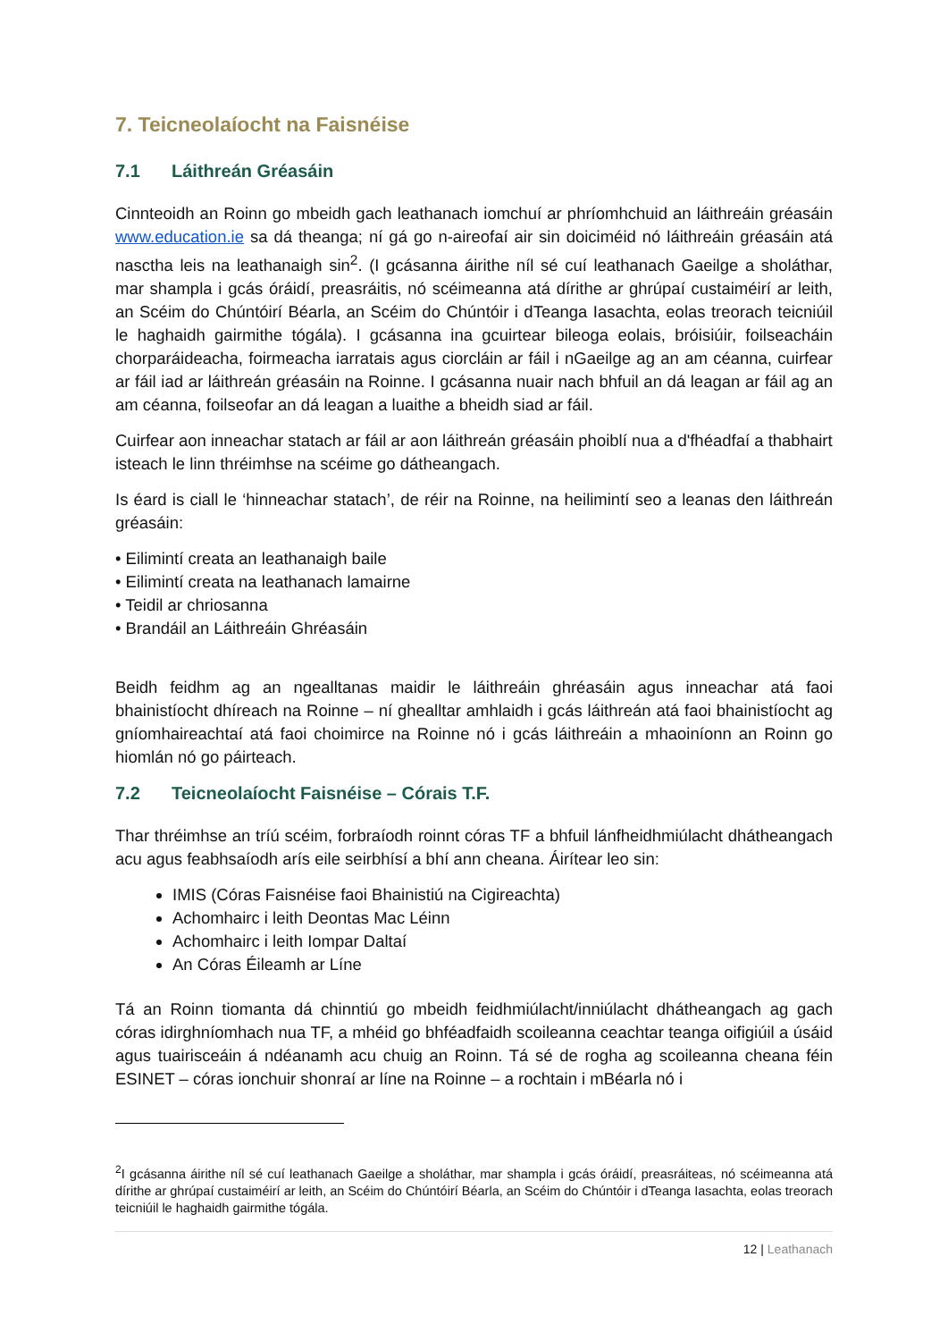7. Teicneolaíocht na Faisnéise
7.1 Láithreán Gréasáin
Cinnteoidh an Roinn go mbeidh gach leathanach iomchuí ar phríomhchuid an láithreáin gréasáin www.education.ie sa dá theanga; ní gá go n-aireofaí air sin doiciméid nó láithreáin gréasáin atá nasctha leis na leathanaigh sin<sup>2</sup>. (I gcásanna áirithe níl sé cuí leathanach Gaeilge a sholáthar, mar shampla i gcás óráidí, preasráitis, nó scéimeanna atá dírithe ar ghrúpaí custaiméirí ar leith, an Scéim do Chúntóirí Béarla, an Scéim do Chúntóir i dTeanga Iasachta, eolas treorach teicniúil le haghaidh gairmithe tógála). I gcásanna ina gcuirtear bileoga eolais, bróisiúir, foilseacháin chorparáideacha, foirmeacha iarratais agus ciorcláin ar fáil i nGaeilge ag an am céanna, cuirfear ar fáil iad ar láithreán gréasáin na Roinne. I gcásanna nuair nach bhfuil an dá leagan ar fáil ag an am céanna, foilseofar an dá leagan a luaithe a bheidh siad ar fáil.
Cuirfear aon inneachar statach ar fáil ar aon láithreán gréasáin phoiblí nua a d'fhéadfaí a thabhairt isteach le linn thréimhse na scéime go dátheangach.
Is éard is ciall le ‘hinneachar statach’, de réir na Roinne, na heilimintí seo a leanas den láithreán gréasáin:
• Eilimintí creata an leathanaigh baile
• Eilimintí creata na leathanach lamairne
• Teidil ar chriosanna
• Brandáil an Láithreáin Ghréasáin
Beidh feidhm ag an ngealltanas maidir le láithreáin ghréasáin agus inneachar atá faoi bhainistíocht dhíreach na Roinne – ní ghealltar amhlaidh i gcás láithreán atá faoi bhainistíocht ag gníomhaireachtaí atá faoi choimirce na Roinne nó i gcás láithreáin a mhaoiníonn an Roinn go hiomlán nó go páirteach.
7.2 Teicneolaíocht Faisnéise – Córais T.F.
Thar thréimhse an tríú scéim, forbraíodh roinnt córas TF a bhfuil lánfheidhmiúlacht dhátheangach acu agus feabhsaíodh arís eile seirbhísí a bhí ann cheana. Áirítear leo sin:
IMIS (Córas Faisnéise faoi Bhainistiú na Cigireachta)
Achomhairc i leith Deontas Mac Léinn
Achomhairc i leith Iompar Daltaí
An Córas Éileamh ar Líne
Tá an Roinn tiomanta dá chinntiú go mbeidh feidhmiúlacht/inniúlacht dhátheangach ag gach córas idirghníomhach nua TF, a mhéid go bhféadfaidh scoileanna ceachtar teanga oifigiúil a úsáid agus tuairisceáin á ndéanamh acu chuig an Roinn. Tá sé de rogha ag scoileanna cheana féin ESINET – córas ionchuir shonraí ar líne na Roinne – a rochtain i mBéarla nó i
<sup>2</sup> I gcásanna áirithe níl sé cuí leathanach Gaeilge a sholáthar, mar shampla i gcás óráidí, preasráiteas, nó scéimeanna atá dírithe ar ghrúpaí custaiméirí ar leith, an Scéim do Chúntóirí Béarla, an Scéim do Chúntóir i dTeanga Iasachta, eolas treorach teicniúil le haghaidh gairmithe tógála.
12 | Leathanach